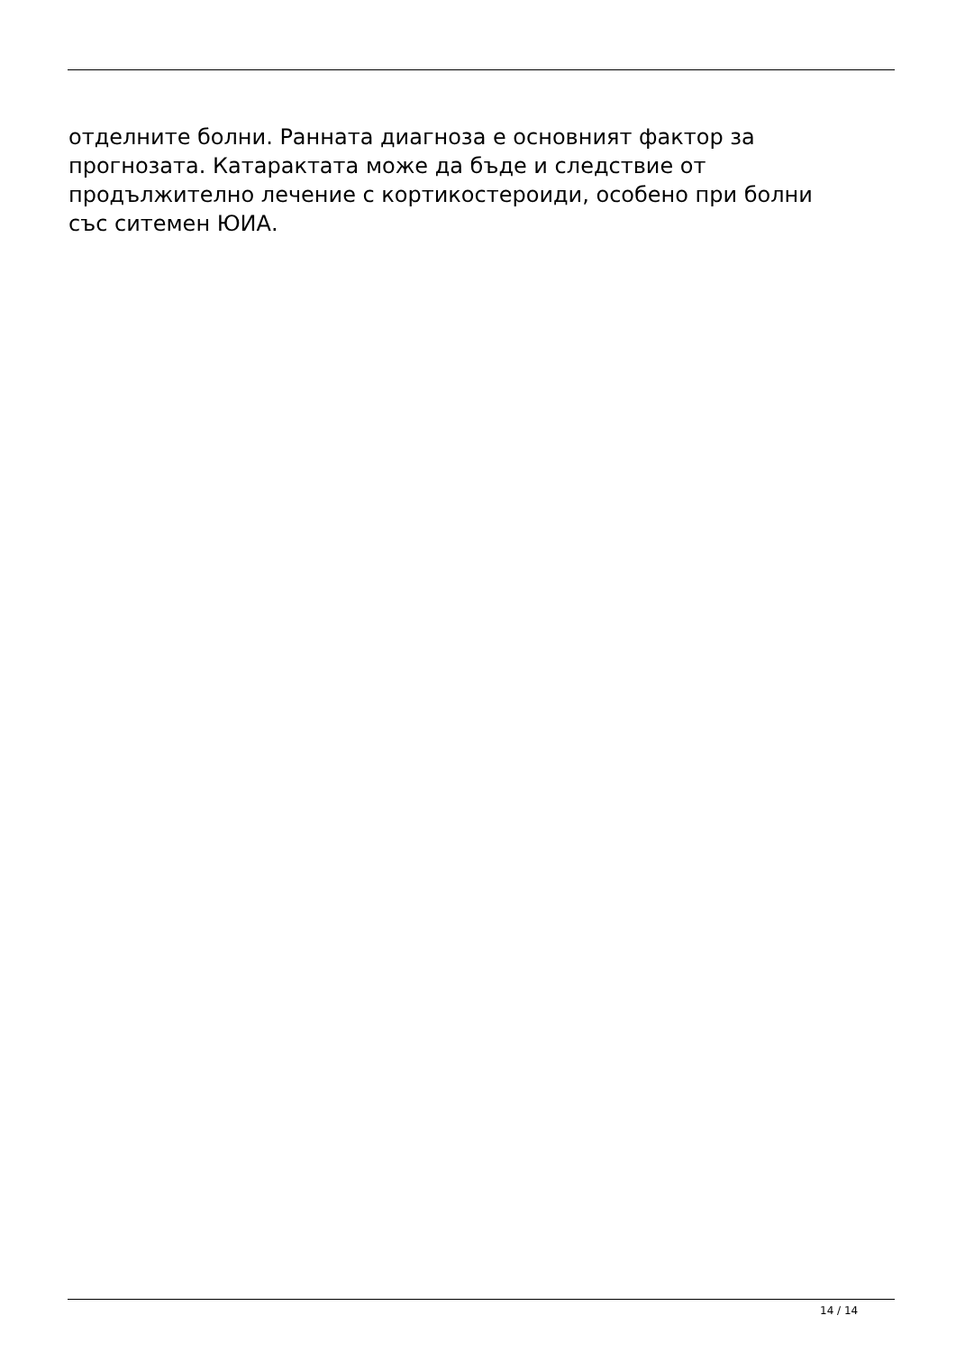отделните болни. Ранната диагноза е основният фактор за
прогнозата. Катарактата може да бъде и следствие от
продължително лечение с кортикостероиди, особено при болни
със ситемен ЮИА.
14 / 14